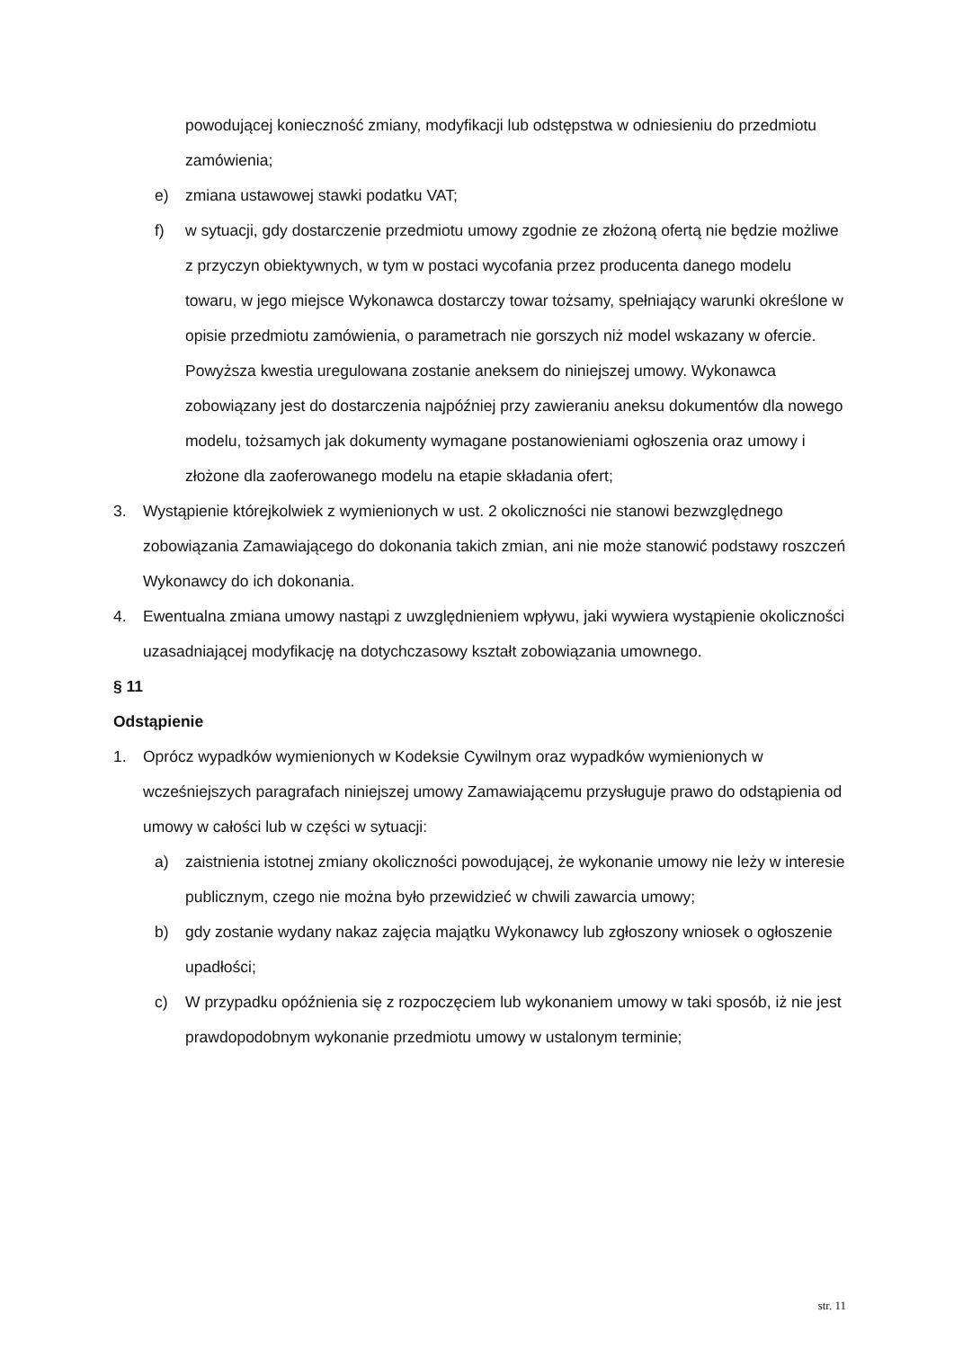powodującej konieczność zmiany, modyfikacji lub odstępstwa w odniesieniu do przedmiotu zamówienia;
e) zmiana ustawowej stawki podatku VAT;
f) w sytuacji, gdy dostarczenie przedmiotu umowy zgodnie ze złożoną ofertą nie będzie możliwe z przyczyn obiektywnych, w tym w postaci wycofania przez producenta danego modelu towaru, w jego miejsce Wykonawca dostarczy towar tożsamy, spełniający warunki określone w opisie przedmiotu zamówienia, o parametrach nie gorszych niż model wskazany w ofercie. Powyższa kwestia uregulowana zostanie aneksem do niniejszej umowy. Wykonawca zobowiązany jest do dostarczenia najpóźniej przy zawieraniu aneksu dokumentów dla nowego modelu, tożsamych jak dokumenty wymagane postanowieniami ogłoszenia oraz umowy i złożone dla zaoferowanego modelu na etapie składania ofert;
3. Wystąpienie którejkolwiek z wymienionych w ust. 2 okoliczności nie stanowi bezwzględnego zobowiązania Zamawiającego do dokonania takich zmian, ani nie może stanowić podstawy roszczeń Wykonawcy do ich dokonania.
4. Ewentualna zmiana umowy nastąpi z uwzględnieniem wpływu, jaki wywiera wystąpienie okoliczności uzasadniającej modyfikację na dotychczasowy kształt zobowiązania umownego.
§ 11
Odstąpienie
1. Oprócz wypadków wymienionych w Kodeksie Cywilnym oraz wypadków wymienionych w wcześniejszych paragrafach niniejszej umowy Zamawiającemu przysługuje prawo do odstąpienia od umowy w całości lub w części w sytuacji:
a) zaistnienia istotnej zmiany okoliczności powodującej, że wykonanie umowy nie leży w interesie publicznym, czego nie można było przewidzieć w chwili zawarcia umowy;
b) gdy zostanie wydany nakaz zajęcia majątku Wykonawcy lub zgłoszony wniosek o ogłoszenie upadłości;
c) W przypadku opóźnienia się z rozpoczęciem lub wykonaniem umowy w taki sposób, iż nie jest prawdopodobnym wykonanie przedmiotu umowy w ustalonym terminie;
str. 11